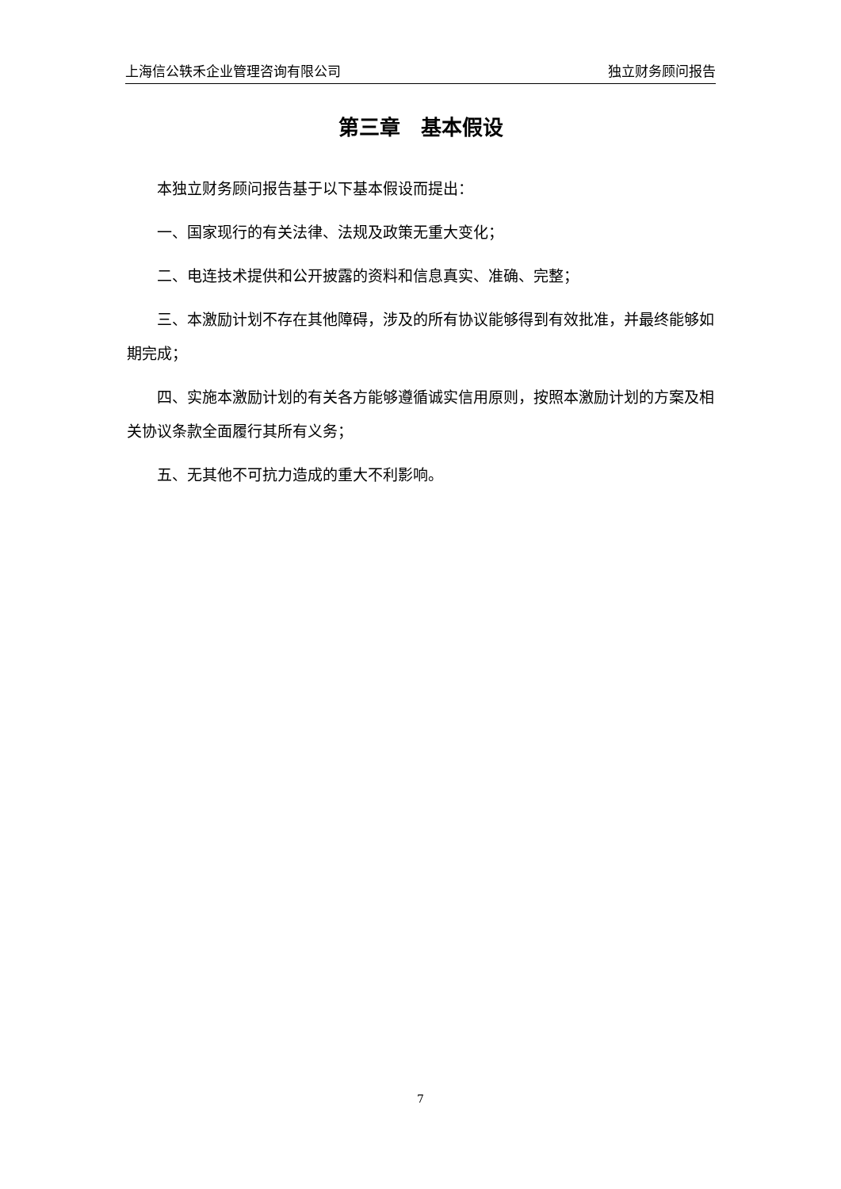上海信公轶禾企业管理咨询有限公司 独立财务顾问报告
第三章　基本假设
本独立财务顾问报告基于以下基本假设而提出：
一、国家现行的有关法律、法规及政策无重大变化；
二、电连技术提供和公开披露的资料和信息真实、准确、完整；
三、本激励计划不存在其他障碍，涉及的所有协议能够得到有效批准，并最终能够如期完成；
四、实施本激励计划的有关各方能够遵循诚实信用原则，按照本激励计划的方案及相关协议条款全面履行其所有义务；
五、无其他不可抗力造成的重大不利影响。
7